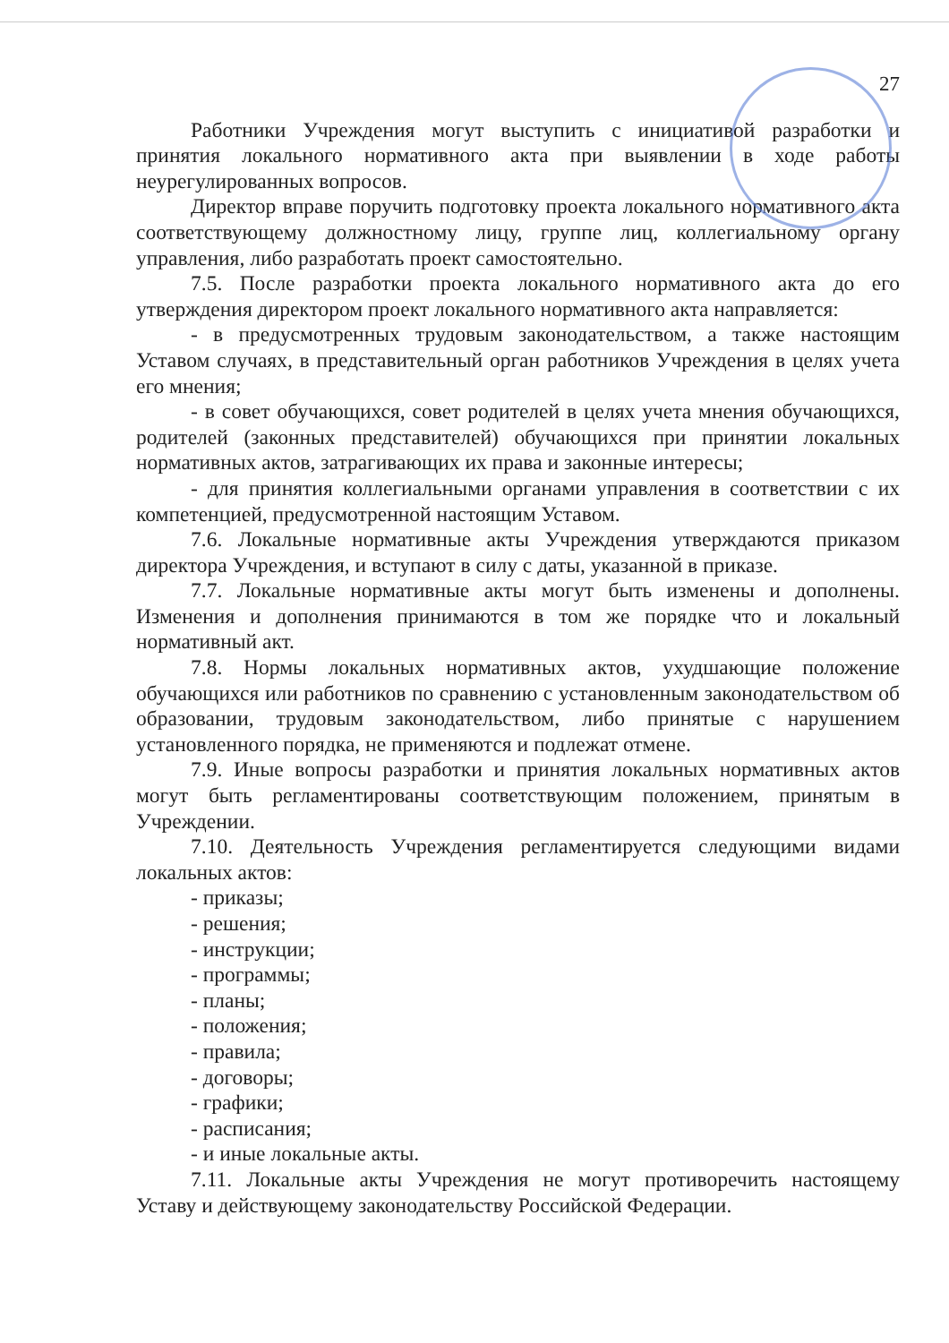27
Работники Учреждения могут выступить с инициативой разработки и принятия локального нормативного акта при выявлении в ходе работы неурегулированных вопросов.
Директор вправе поручить подготовку проекта локального нормативного акта соответствующему должностному лицу, группе лиц, коллегиальному органу управления, либо разработать проект самостоятельно.
7.5. После разработки проекта локального нормативного акта до его утверждения директором проект локального нормативного акта направляется:
- в предусмотренных трудовым законодательством, а также настоящим Уставом случаях, в представительный орган работников Учреждения в целях учета его мнения;
- в совет обучающихся, совет родителей в целях учета мнения обучающихся, родителей (законных представителей) обучающихся при принятии локальных нормативных актов, затрагивающих их права и законные интересы;
- для принятия коллегиальными органами управления в соответствии с их компетенцией, предусмотренной настоящим Уставом.
7.6. Локальные нормативные акты Учреждения утверждаются приказом директора Учреждения, и вступают в силу с даты, указанной в приказе.
7.7. Локальные нормативные акты могут быть изменены и дополнены. Изменения и дополнения принимаются в том же порядке что и локальный нормативный акт.
7.8. Нормы локальных нормативных актов, ухудшающие положение обучающихся или работников по сравнению с установленным законодательством об образовании, трудовым законодательством, либо принятые с нарушением установленного порядка, не применяются и подлежат отмене.
7.9. Иные вопросы разработки и принятия локальных нормативных актов могут быть регламентированы соответствующим положением, принятым в Учреждении.
7.10. Деятельность Учреждения регламентируется следующими видами локальных актов:
- приказы;
- решения;
- инструкции;
- программы;
- планы;
- положения;
- правила;
- договоры;
- графики;
- расписания;
- и иные локальные акты.
7.11. Локальные акты Учреждения не могут противоречить настоящему Уставу и действующему законодательству Российской Федерации.